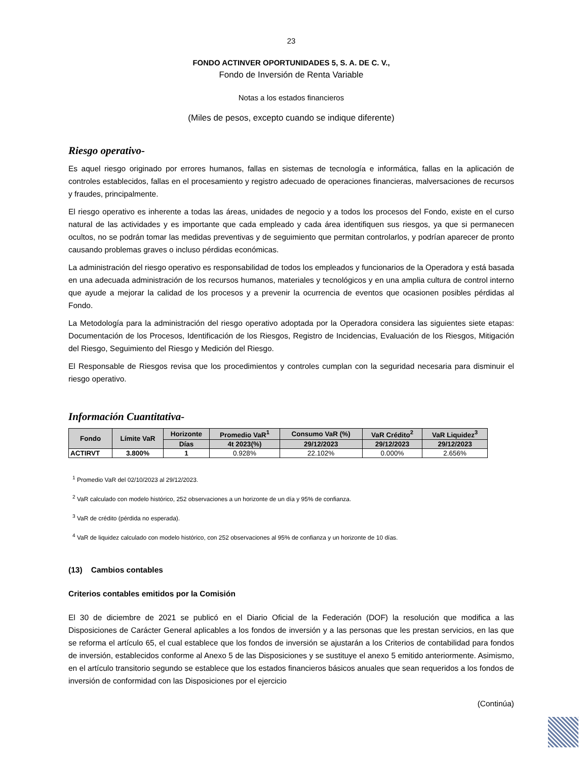23
FONDO ACTINVER OPORTUNIDADES 5, S. A. DE C. V.,
Fondo de Inversión de Renta Variable
Notas a los estados financieros
(Miles de pesos, excepto cuando se indique diferente)
Riesgo operativo-
Es aquel riesgo originado por errores humanos, fallas en sistemas de tecnología e informática, fallas en la aplicación de controles establecidos, fallas en el procesamiento y registro adecuado de operaciones financieras, malversaciones de recursos y fraudes, principalmente.
El riesgo operativo es inherente a todas las áreas, unidades de negocio y a todos los procesos del Fondo, existe en el curso natural de las actividades y es importante que cada empleado y cada área identifiquen sus riesgos, ya que si permanecen ocultos, no se podrán tomar las medidas preventivas y de seguimiento que permitan controlarlos, y podrían aparecer de pronto causando problemas graves o incluso pérdidas económicas.
La administración del riesgo operativo es responsabilidad de todos los empleados y funcionarios de la Operadora y está basada en una adecuada administración de los recursos humanos, materiales y tecnológicos y en una amplia cultura de control interno que ayude a mejorar la calidad de los procesos y a prevenir la ocurrencia de eventos que ocasionen posibles pérdidas al Fondo.
La Metodología para la administración del riesgo operativo adoptada por la Operadora considera las siguientes siete etapas: Documentación de los Procesos, Identificación de los Riesgos, Registro de Incidencias, Evaluación de los Riesgos, Mitigación del Riesgo, Seguimiento del Riesgo y Medición del Riesgo.
El Responsable de Riesgos revisa que los procedimientos y controles cumplan con la seguridad necesaria para disminuir el riesgo operativo.
Información Cuantitativa-
| Fondo | Límite VaR | Horizonte | Promedio VaR<sup>1</sup> | Consumo VaR (%) | VaR Crédito<sup>2</sup> | VaR Liquidez<sup>3</sup> |
| --- | --- | --- | --- | --- | --- | --- |
| | | Días | 4t 2023(%) | 29/12/2023 | 29/12/2023 | 29/12/2023 |
| ACTIRVT | 3.800% | 1 | 0.928% | 22.102% | 0.000% | 2.656% |
<sup>1</sup> Promedio VaR del 02/10/2023 al 29/12/2023.
<sup>2</sup> VaR calculado con modelo histórico, 252 observaciones a un horizonte de un día y 95% de confianza.
<sup>3</sup> VaR de crédito (pérdida no esperada).
<sup>4</sup> VaR de liquidez calculado con modelo histórico, con 252 observaciones al 95% de confianza y un horizonte de 10 días.
(13) Cambios contables
Criterios contables emitidos por la Comisión
El 30 de diciembre de 2021 se publicó en el Diario Oficial de la Federación (DOF) la resolución que modifica a las Disposiciones de Carácter General aplicables a los fondos de inversión y a las personas que les prestan servicios, en las que se reforma el artículo 65, el cual establece que los fondos de inversión se ajustarán a los Criterios de contabilidad para fondos de inversión, establecidos conforme al Anexo 5 de las Disposiciones y se sustituye el anexo 5 emitido anteriormente. Asimismo, en el artículo transitorio segundo se establece que los estados financieros básicos anuales que sean requeridos a los fondos de inversión de conformidad con las Disposiciones por el ejercicio
(Continúa)